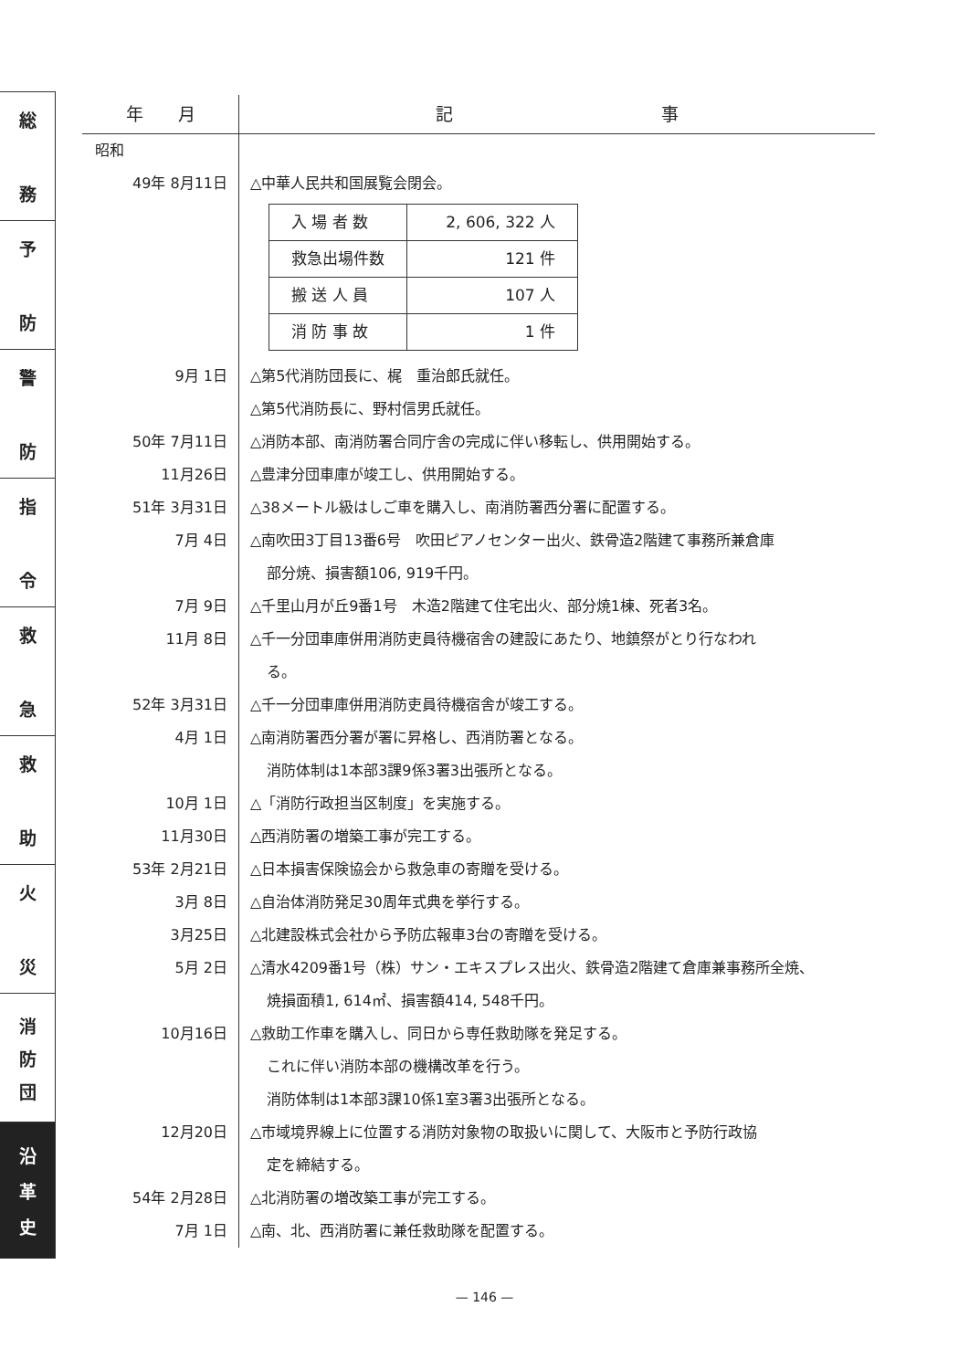総
務
予
防
警
防
指
令
救
急
救
助
火
災
消
防
団
沿
革
史
| 年 月 | 記 事 |
| --- | --- |
| 昭和 | |
| 49年 8月11日 | △中華人民共和国展覧会閉会。 / 入 場 者 数 / 2, 606, 322 人 / / 救急出場件数 / 121 件 / / 搬 送 人 員 / 107 人 / / 消 防 事 故 / 1 件 / |
| 9月 1日 | △第5代消防団長に、梶 重治郎氏就任。 △第5代消防長に、野村信男氏就任。 |
| 50年 7月11日 | △消防本部、南消防署合同庁舎の完成に伴い移転し、供用開始する。 |
| 11月26日 | △豊津分団車庫が竣工し、供用開始する。 |
| 51年 3月31日 | △38メートル級はしご車を購入し、南消防署西分署に配置する。 |
| 7月 4日 | △南吹田3丁目13番6号 吹田ピアノセンター出火、鉄骨造2階建て事務所兼倉庫 部分焼、損害額106, 919千円。 |
| 7月 9日 | △千里山月が丘9番1号 木造2階建て住宅出火、部分焼1棟、死者3名。 |
| 11月 8日 | △千一分団車庫併用消防吏員待機宿舎の建設にあたり、地鎮祭がとり行なわれ る。 |
| 52年 3月31日 | △千一分団車庫併用消防吏員待機宿舎が竣工する。 |
| 4月 1日 | △南消防署西分署が署に昇格し、西消防署となる。 消防体制は1本部3課9係3署3出張所となる。 |
| 10月 1日 | △「消防行政担当区制度」を実施する。 |
| 11月30日 | △西消防署の増築工事が完工する。 |
| 53年 2月21日 | △日本損害保険協会から救急車の寄贈を受ける。 |
| 3月 8日 | △自治体消防発足30周年式典を挙行する。 |
| 3月25日 | △北建設株式会社から予防広報車3台の寄贈を受ける。 |
| 5月 2日 | △清水4209番1号（株）サン・エキスプレス出火、鉄骨造2階建て倉庫兼事務所全焼、 焼損面積1, 614㎡、損害額414, 548千円。 |
| 10月16日 | △救助工作車を購入し、同日から専任救助隊を発足する。 これに伴い消防本部の機構改革を行う。 消防体制は1本部3課10係1室3署3出張所となる。 |
| 12月20日 | △市域境界線上に位置する消防対象物の取扱いに関して、大阪市と予防行政協 定を締結する。 |
| 54年 2月28日 | △北消防署の増改築工事が完工する。 |
| 7月 1日 | △南、北、西消防署に兼任救助隊を配置する。 |
— 146 —